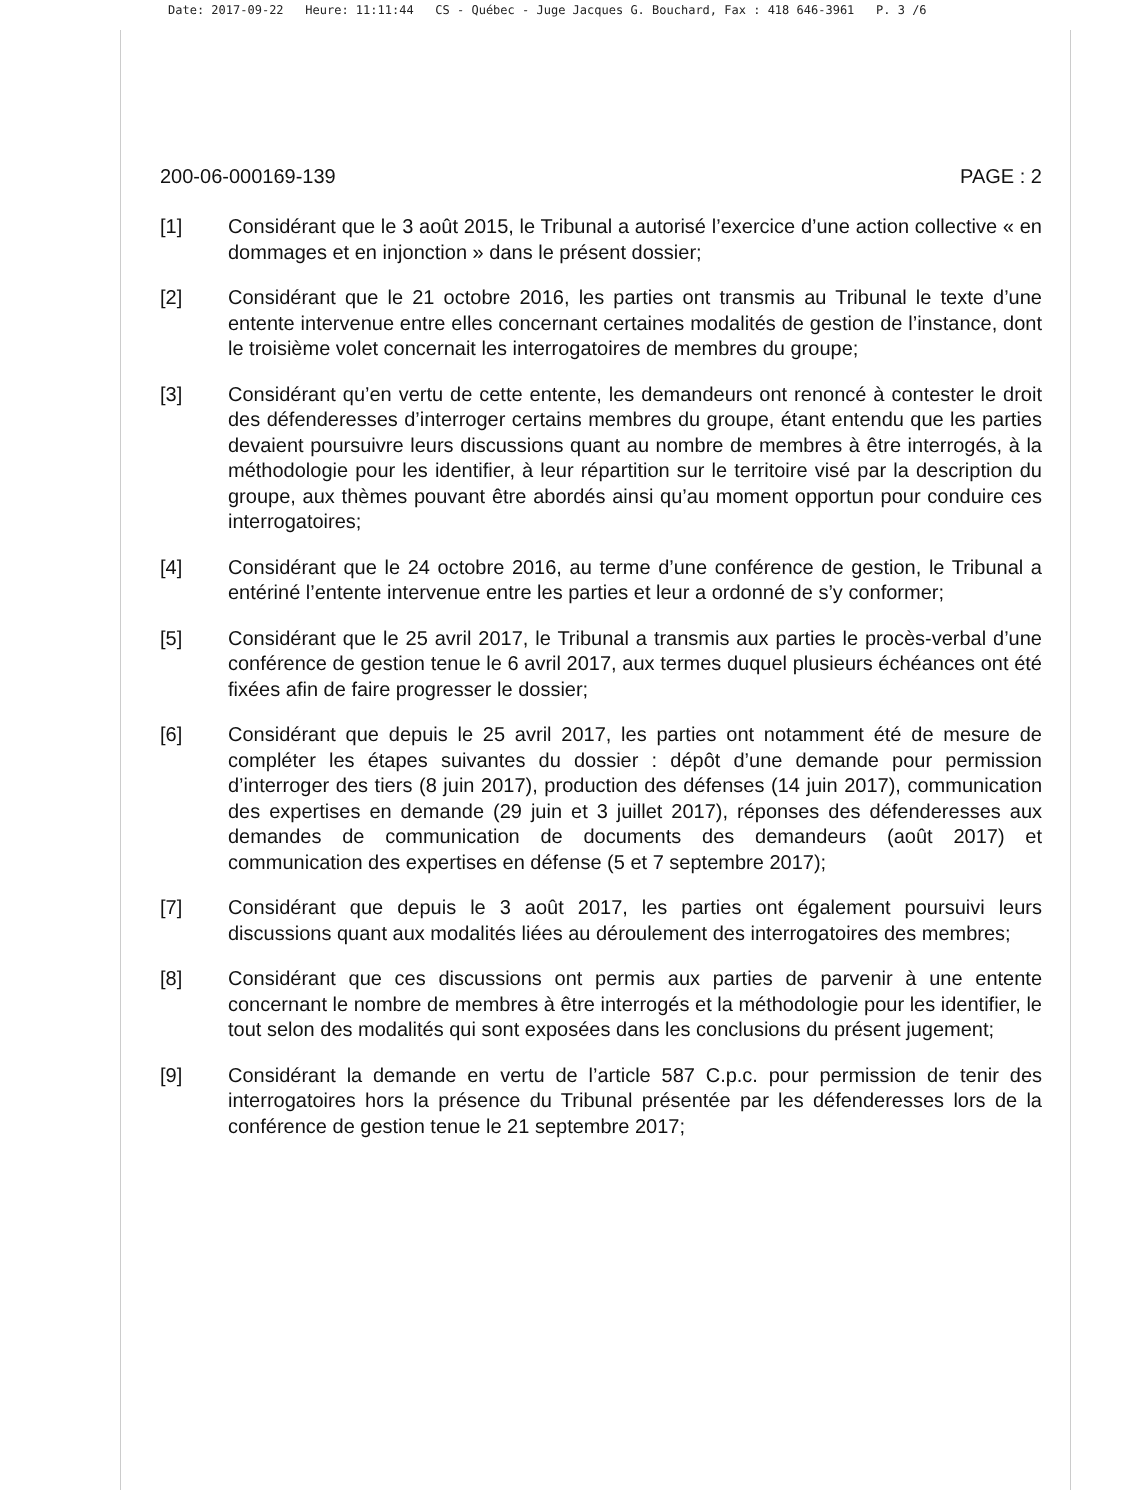Date: 2017-09-22 Heure: 11:11:44 CS - Québec - Juge Jacques G. Bouchard, Fax : 418 646-3961 P. 3 /6
200-06-000169-139 PAGE : 2
[1] Considérant que le 3 août 2015, le Tribunal a autorisé l’exercice d’une action collective « en dommages et en injonction » dans le présent dossier;
[2] Considérant que le 21 octobre 2016, les parties ont transmis au Tribunal le texte d’une entente intervenue entre elles concernant certaines modalités de gestion de l’instance, dont le troisième volet concernait les interrogatoires de membres du groupe;
[3] Considérant qu’en vertu de cette entente, les demandeurs ont renoncé à contester le droit des défenderesses d’interroger certains membres du groupe, étant entendu que les parties devaient poursuivre leurs discussions quant au nombre de membres à être interrogés, à la méthodologie pour les identifier, à leur répartition sur le territoire visé par la description du groupe, aux thèmes pouvant être abordés ainsi qu’au moment opportun pour conduire ces interrogatoires;
[4] Considérant que le 24 octobre 2016, au terme d’une conférence de gestion, le Tribunal a entériné l’entente intervenue entre les parties et leur a ordonné de s’y conformer;
[5] Considérant que le 25 avril 2017, le Tribunal a transmis aux parties le procès-verbal d’une conférence de gestion tenue le 6 avril 2017, aux termes duquel plusieurs échéances ont été fixées afin de faire progresser le dossier;
[6] Considérant que depuis le 25 avril 2017, les parties ont notamment été de mesure de compléter les étapes suivantes du dossier : dépôt d’une demande pour permission d’interroger des tiers (8 juin 2017), production des défenses (14 juin 2017), communication des expertises en demande (29 juin et 3 juillet 2017), réponses des défenderesses aux demandes de communication de documents des demandeurs (août 2017) et communication des expertises en défense (5 et 7 septembre 2017);
[7] Considérant que depuis le 3 août 2017, les parties ont également poursuivi leurs discussions quant aux modalités liées au déroulement des interrogatoires des membres;
[8] Considérant que ces discussions ont permis aux parties de parvenir à une entente concernant le nombre de membres à être interrogés et la méthodologie pour les identifier, le tout selon des modalités qui sont exposées dans les conclusions du présent jugement;
[9] Considérant la demande en vertu de l’article 587 C.p.c. pour permission de tenir des interrogatoires hors la présence du Tribunal présentée par les défenderesses lors de la conférence de gestion tenue le 21 septembre 2017;